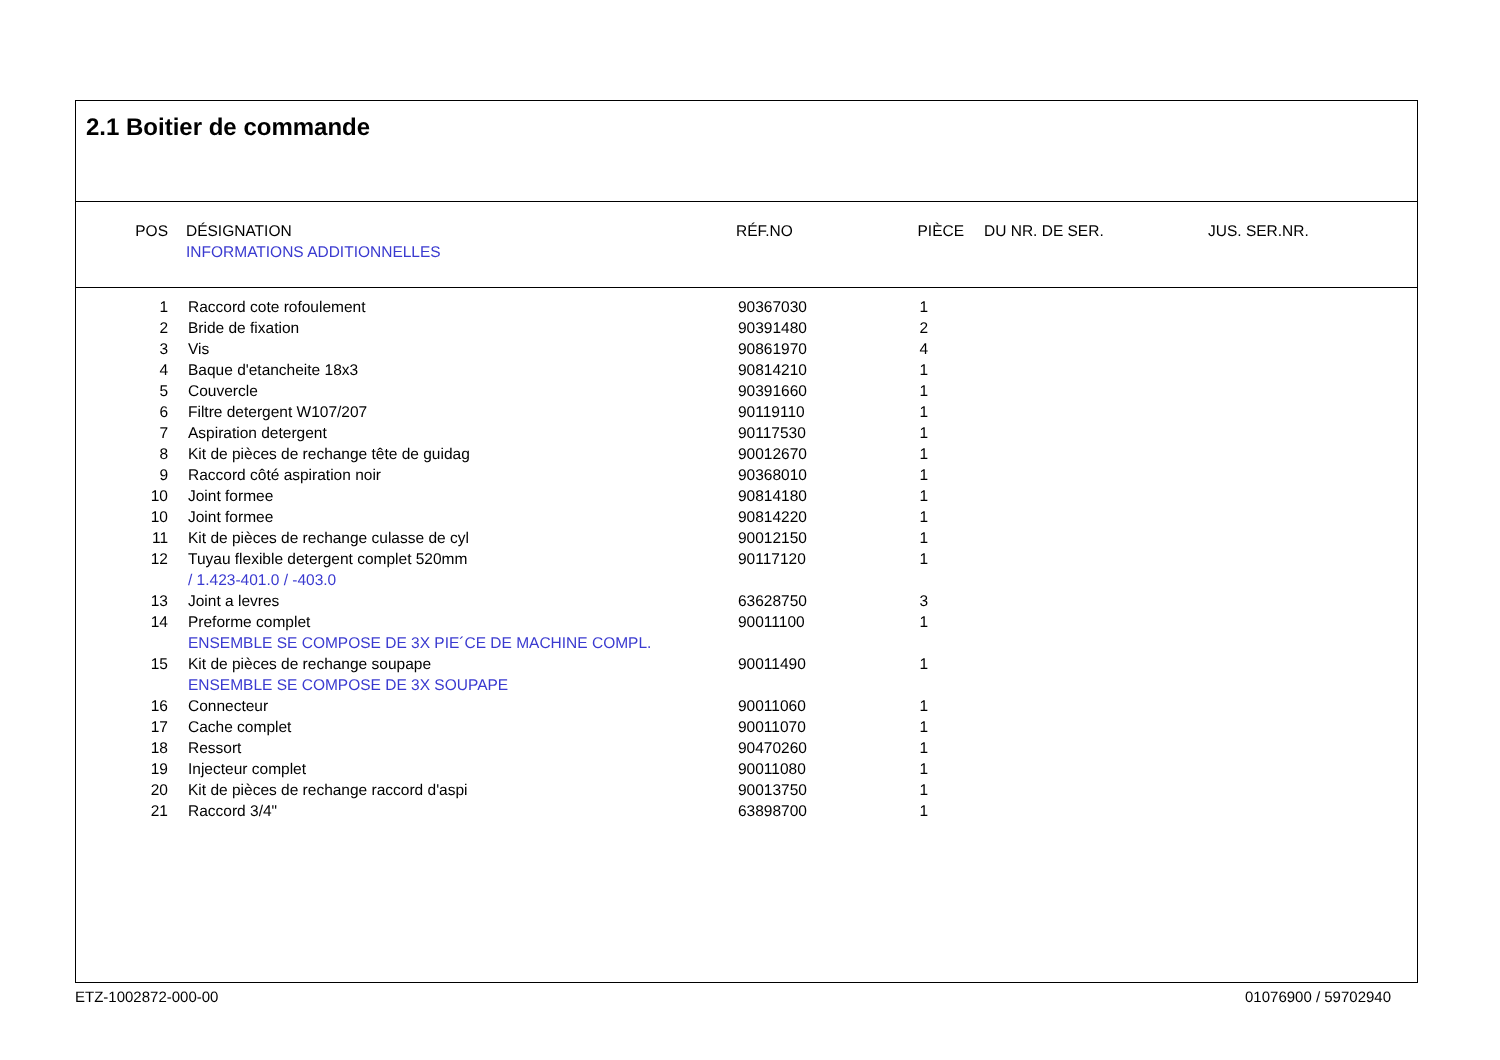2.1 Boitier de commande
| POS | DÉSIGNATION | RÉF.NO | PIÈCE | DU NR. DE SER. | JUS. SER.NR. |
| --- | --- | --- | --- | --- | --- |
| | INFORMATIONS ADDITIONNELLES | | | | |
| 1 | Raccord cote rofoulement | 90367030 | 1 |
| 2 | Bride de fixation | 90391480 | 2 |
| 3 | Vis | 90861970 | 4 |
| 4 | Baque d'etancheite 18x3 | 90814210 | 1 |
| 5 | Couvercle | 90391660 | 1 |
| 6 | Filtre detergent W107/207 | 90119110 | 1 |
| 7 | Aspiration detergent | 90117530 | 1 |
| 8 | Kit de pièces de rechange tête de guidag | 90012670 | 1 |
| 9 | Raccord côté aspiration noir | 90368010 | 1 |
| 10 | Joint formee | 90814180 | 1 |
| 10 | Joint formee | 90814220 | 1 |
| 11 | Kit de pièces de rechange culasse de cyl | 90012150 | 1 |
| 12 | Tuyau flexible detergent complet 520mm | 90117120 | 1 |
| | / 1.423-401.0 / -403.0 | | |
| 13 | Joint a levres | 63628750 | 3 |
| 14 | Preforme complet | 90011100 | 1 |
| | ENSEMBLE SE COMPOSE DE 3X PIE´CE DE MACHINE COMPL. | | |
| 15 | Kit de pièces de rechange soupape | 90011490 | 1 |
| | ENSEMBLE SE COMPOSE DE 3X SOUPAPE | | |
| 16 | Connecteur | 90011060 | 1 |
| 17 | Cache complet | 90011070 | 1 |
| 18 | Ressort | 90470260 | 1 |
| 19 | Injecteur complet | 90011080 | 1 |
| 20 | Kit de pièces de rechange raccord d'aspi | 90013750 | 1 |
| 21 | Raccord 3/4" | 63898700 | 1 |
ETZ-1002872-000-00 01076900 / 59702940